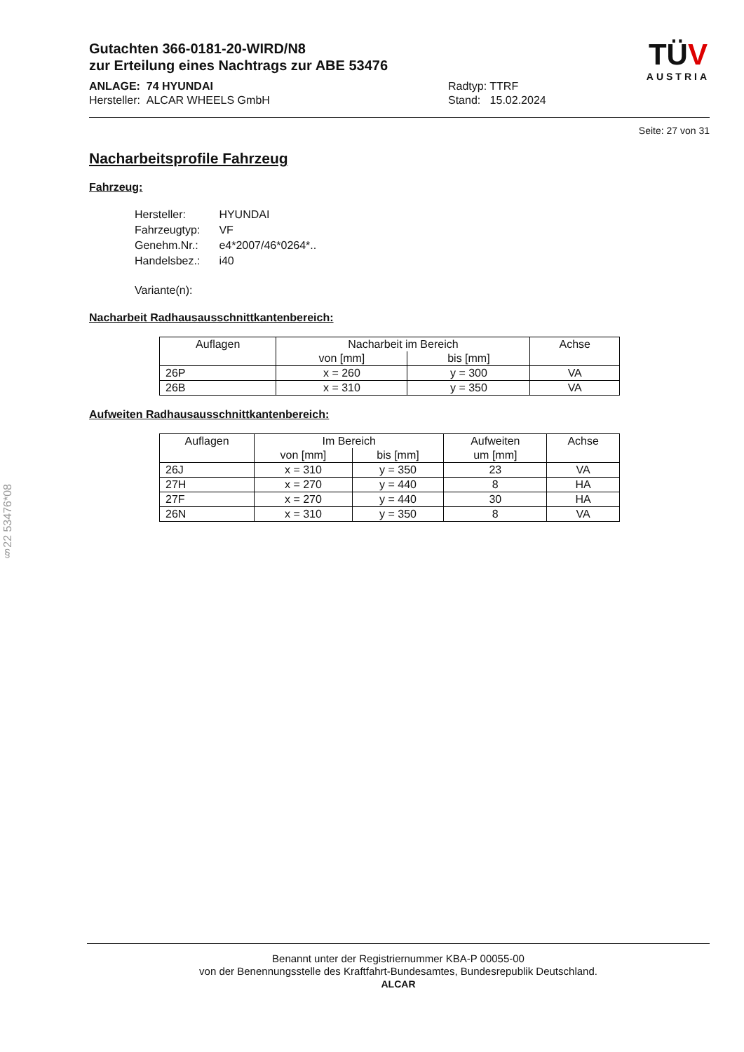Gutachten 366-0181-20-WIRD/N8
zur Erteilung eines Nachtrags zur ABE 53476
ANLAGE: 74 HYUNDAI
Hersteller: ALCAR WHEELS GmbH
Radtyp: TTRF
Stand: 15.02.2024
TÜV
AUSTRIA
Seite: 27 von 31
Nacharbeitsprofile Fahrzeug
Fahrzeug:
| Hersteller: | HYUNDAI |
| Fahrzeugtyp: | VF |
| Genehm.Nr.: | e4*2007/46*0264*.. |
| Handelsbez.: | i40 |
| Variante(n): | |
Nacharbeit Radhausausschnittkantenbereich:
| Auflagen | Nacharbeit im Bereich | | Achse |
| --- | --- | --- | --- |
| | von [mm] | bis [mm] | |
| 26P | x = 260 | y = 300 | VA |
| 26B | x = 310 | y = 350 | VA |
Aufweiten Radhausausschnittkantenbereich:
| Auflagen | Im Bereich | | Aufweiten | Achse |
| --- | --- | --- | --- | --- |
| | von [mm] | bis [mm] | um [mm] | |
| 26J | x = 310 | y = 350 | 23 | VA |
| 27H | x = 270 | y = 440 | 8 | HA |
| 27F | x = 270 | y = 440 | 30 | HA |
| 26N | x = 310 | y = 350 | 8 | VA |
§22 53476*08
Benannt unter der Registriernummer KBA-P 00055-00
von der Benennungsstelle des Kraftfahrt-Bundesamtes, Bundesrepublik Deutschland.
ALCAR